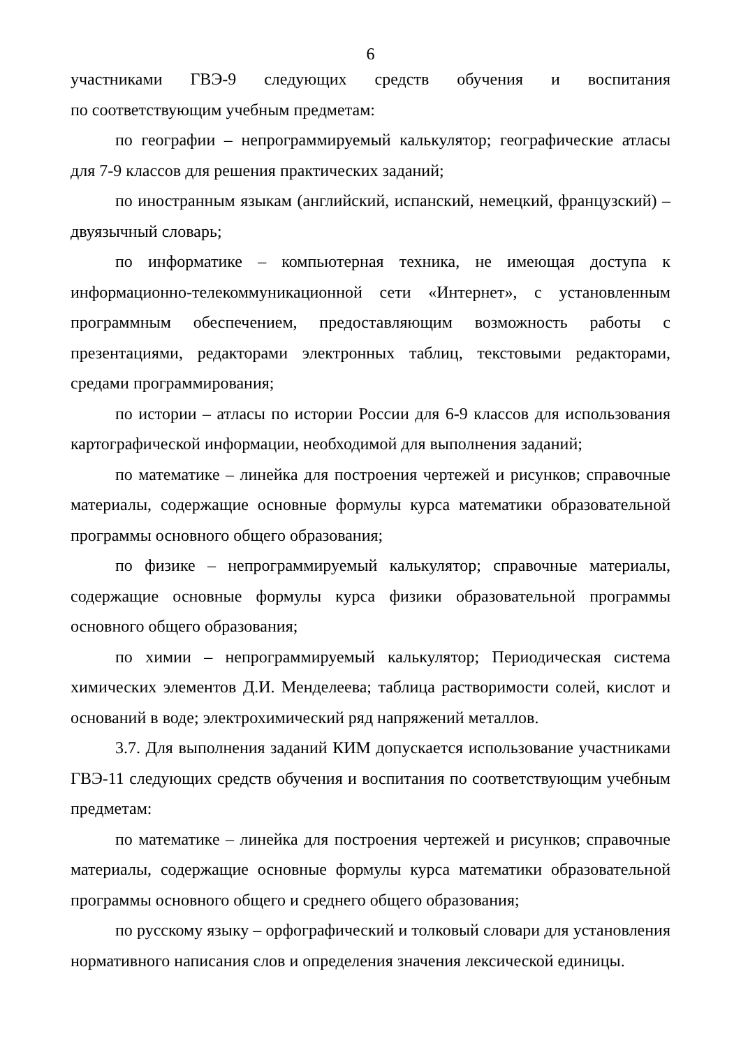6
участниками ГВЭ-9 следующих средств обучения и воспитания по соответствующим учебным предметам:
по географии – непрограммируемый калькулятор; географические атласы для 7-9 классов для решения практических заданий;
по иностранным языкам (английский, испанский, немецкий, французский) – двуязычный словарь;
по информатике – компьютерная техника, не имеющая доступа к информационно-телекоммуникационной сети «Интернет», с установленным программным обеспечением, предоставляющим возможность работы с презентациями, редакторами электронных таблиц, текстовыми редакторами, средами программирования;
по истории – атласы по истории России для 6-9 классов для использования картографической информации, необходимой для выполнения заданий;
по математике – линейка для построения чертежей и рисунков; справочные материалы, содержащие основные формулы курса математики образовательной программы основного общего образования;
по физике – непрограммируемый калькулятор; справочные материалы, содержащие основные формулы курса физики образовательной программы основного общего образования;
по химии – непрограммируемый калькулятор; Периодическая система химических элементов Д.И. Менделеева; таблица растворимости солей, кислот и оснований в воде; электрохимический ряд напряжений металлов.
3.7. Для выполнения заданий КИМ допускается использование участниками ГВЭ-11 следующих средств обучения и воспитания по соответствующим учебным предметам:
по математике – линейка для построения чертежей и рисунков; справочные материалы, содержащие основные формулы курса математики образовательной программы основного общего и среднего общего образования;
по русскому языку – орфографический и толковый словари для установления нормативного написания слов и определения значения лексической единицы.